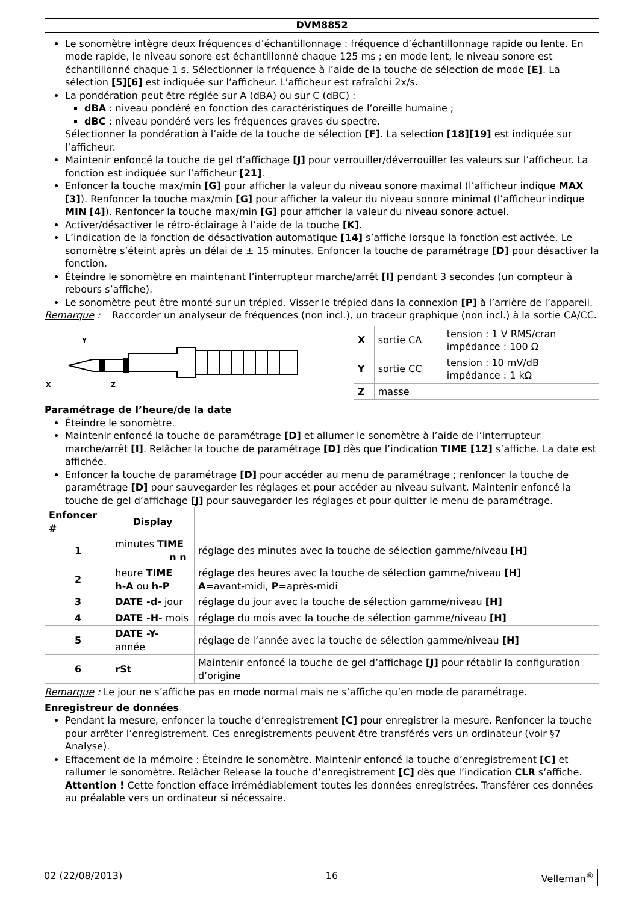DVM8852
Le sonomètre intègre deux fréquences d’échantillonnage : fréquence d’échantillonnage rapide ou lente. En mode rapide, le niveau sonore est échantillonné chaque 125 ms ; en mode lent, le niveau sonore est échantillonné chaque 1 s. Sélectionner la fréquence à l’aide de la touche de sélection de mode [E]. La sélection [5][6] est indiquée sur l’afficheur. L’afficheur est rafraîchi 2x/s.
La pondération peut être réglée sur A (dBA) ou sur C (dBC) :
dBA : niveau pondéré en fonction des caractéristiques de l’oreille humaine ;
dBC : niveau pondéré vers les fréquences graves du spectre.
Sélectionner la pondération à l’aide de la touche de sélection [F]. La selection [18][19] est indiquée sur l’afficheur.
Maintenir enfoncé la touche de gel d’affichage [J] pour verrouiller/déverrouiller les valeurs sur l’afficheur. La fonction est indiquée sur l’afficheur [21].
Enfoncer la touche max/min [G] pour afficher la valeur du niveau sonore maximal (l’afficheur indique MAX [3]). Renfoncer la touche max/min [G] pour afficher la valeur du niveau sonore minimal (l’afficheur indique MIN [4]). Renfoncer la touche max/min [G] pour afficher la valeur du niveau sonore actuel.
Activer/désactiver le rétro-éclairage à l’aide de la touche [K].
L’indication de la fonction de désactivation automatique [14] s’affiche lorsque la fonction est activée. Le sonomètre s’éteint après un délai de ± 15 minutes. Enfoncer la touche de paramétrage [D] pour désactiver la fonction.
Éteindre le sonomètre en maintenant l’interrupteur marche/arrêt [I] pendant 3 secondes (un compteur à rebours s’affiche).
Le sonomètre peut être monté sur un trépied. Visser le trépied dans la connexion [P] à l’arrière de l’appareil.
Remarque : Raccorder un analyseur de fréquences (non incl.), un traceur graphique (non incl.) à la sortie CA/CC.
Y
X
Z
| X | sortie CA | tension : 1 V RMS/cran impédance : 100 Ω |
| Y | sortie CC | tension : 10 mV/dB impédance : 1 kΩ |
| Z | masse | |
Paramétrage de l’heure/de la date
Éteindre le sonomètre.
Maintenir enfoncé la touche de paramétrage [D] et allumer le sonomètre à l’aide de l’interrupteur marche/arrêt [I]. Relâcher la touche de paramétrage [D] dès que l’indication TIME [12] s’affiche. La date est affichée.
Enfoncer la touche de paramétrage [D] pour accéder au menu de paramétrage ; renfoncer la touche de paramétrage [D] pour sauvegarder les réglages et pour accéder au niveau suivant. Maintenir enfoncé la touche de gel d’affichage [J] pour sauvegarder les réglages et pour quitter le menu de paramétrage.
| Enfoncer # | Display | |
| --- | --- | --- |
| 1 | minutes TIME n n | réglage des minutes avec la touche de sélection gamme/niveau [H] |
| 2 | heure TIME h-A ou h-P | réglage des heures avec la touche de sélection gamme/niveau [H] A =avant-midi, P =après-midi |
| 3 | DATE -d- jour | réglage du jour avec la touche de sélection gamme/niveau [H] |
| 4 | DATE -H- mois | réglage du mois avec la touche de sélection gamme/niveau [H] |
| 5 | DATE -Y- année | réglage de l’année avec la touche de sélection gamme/niveau [H] |
| 6 | rSt | Maintenir enfoncé la touche de gel d’affichage [J] pour rétablir la configuration d’origine |
Remarque : Le jour ne s’affiche pas en mode normal mais ne s’affiche qu’en mode de paramétrage.
Enregistreur de données
Pendant la mesure, enfoncer la touche d’enregistrement [C] pour enregistrer la mesure. Renfoncer la touche pour arrêter l’enregistrement. Ces enregistrements peuvent être transférés vers un ordinateur (voir §7 Analyse).
Effacement de la mémoire : Éteindre le sonomètre. Maintenir enfoncé la touche d’enregistrement [C] et rallumer le sonomètre. Relâcher Release la touche d’enregistrement [C] dès que l’indication CLR s’affiche. Attention ! Cette fonction efface irrémédiablement toutes les données enregistrées. Transférer ces données au préalable vers un ordinateur si nécessaire.
02 (22/08/2013) 16 Velleman<sup>®</sup>